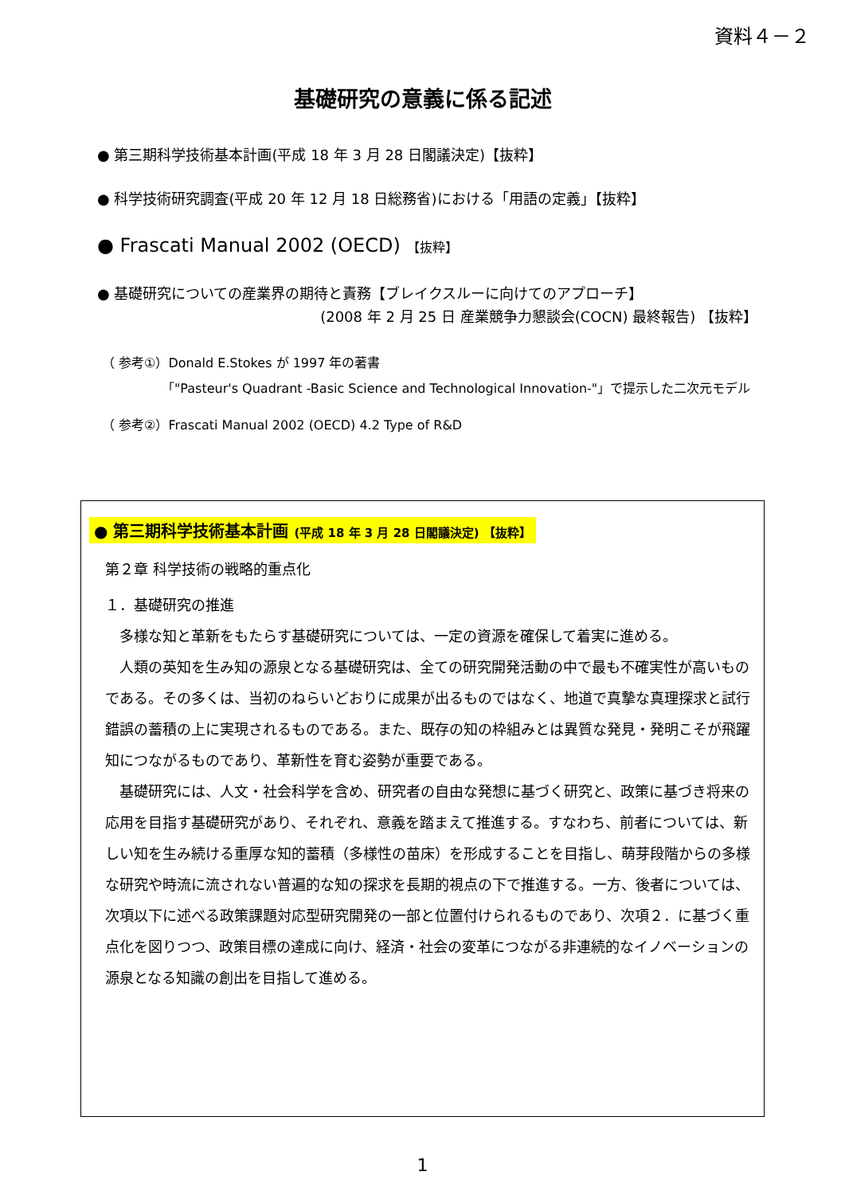資料４－２
基礎研究の意義に係る記述
● 第三期科学技術基本計画(平成 18 年 3 月 28 日閣議決定)【抜粋】
● 科学技術研究調査(平成 20 年 12 月 18 日総務省)における「用語の定義」【抜粋】
● Frascati Manual 2002 (OECD) 【抜粋】
● 基礎研究についての産業界の期待と責務【ブレイクスルーに向けてのアプローチ】
(2008 年 2 月 25 日 産業競争力懇談会(COCN) 最終報告) 【抜粋】
（ 参考①）Donald E.Stokes が 1997 年の著書
「"Pasteur's Quadrant -Basic Science and Technological Innovation-"」で提示した二次元モデル
（ 参考②）Frascati Manual 2002 (OECD) 4.2 Type of R&D
● 第三期科学技術基本計画 (平成 18 年 3 月 28 日閣議決定) 【抜粋】
第２章 科学技術の戦略的重点化
１．基礎研究の推進
　多様な知と革新をもたらす基礎研究については、一定の資源を確保して着実に進める。
　人類の英知を生み知の源泉となる基礎研究は、全ての研究開発活動の中で最も不確実性が高いものである。その多くは、当初のねらいどおりに成果が出るものではなく、地道で真摯な真理探求と試行錯誤の蓄積の上に実現されるものである。また、既存の知の枠組みとは異質な発見・発明こそが飛躍知につながるものであり、革新性を育む姿勢が重要である。
　基礎研究には、人文・社会科学を含め、研究者の自由な発想に基づく研究と、政策に基づき将来の応用を目指す基礎研究があり、それぞれ、意義を踏まえて推進する。すなわち、前者については、新しい知を生み続ける重厚な知的蓄積（多様性の苗床）を形成することを目指し、萌芽段階からの多様な研究や時流に流されない普遍的な知の探求を長期的視点の下で推進する。一方、後者については、次項以下に述べる政策課題対応型研究開発の一部と位置付けられるものであり、次項２．に基づく重点化を図りつつ、政策目標の達成に向け、経済・社会の変革につながる非連続的なイノベーションの源泉となる知識の創出を目指して進める。
1